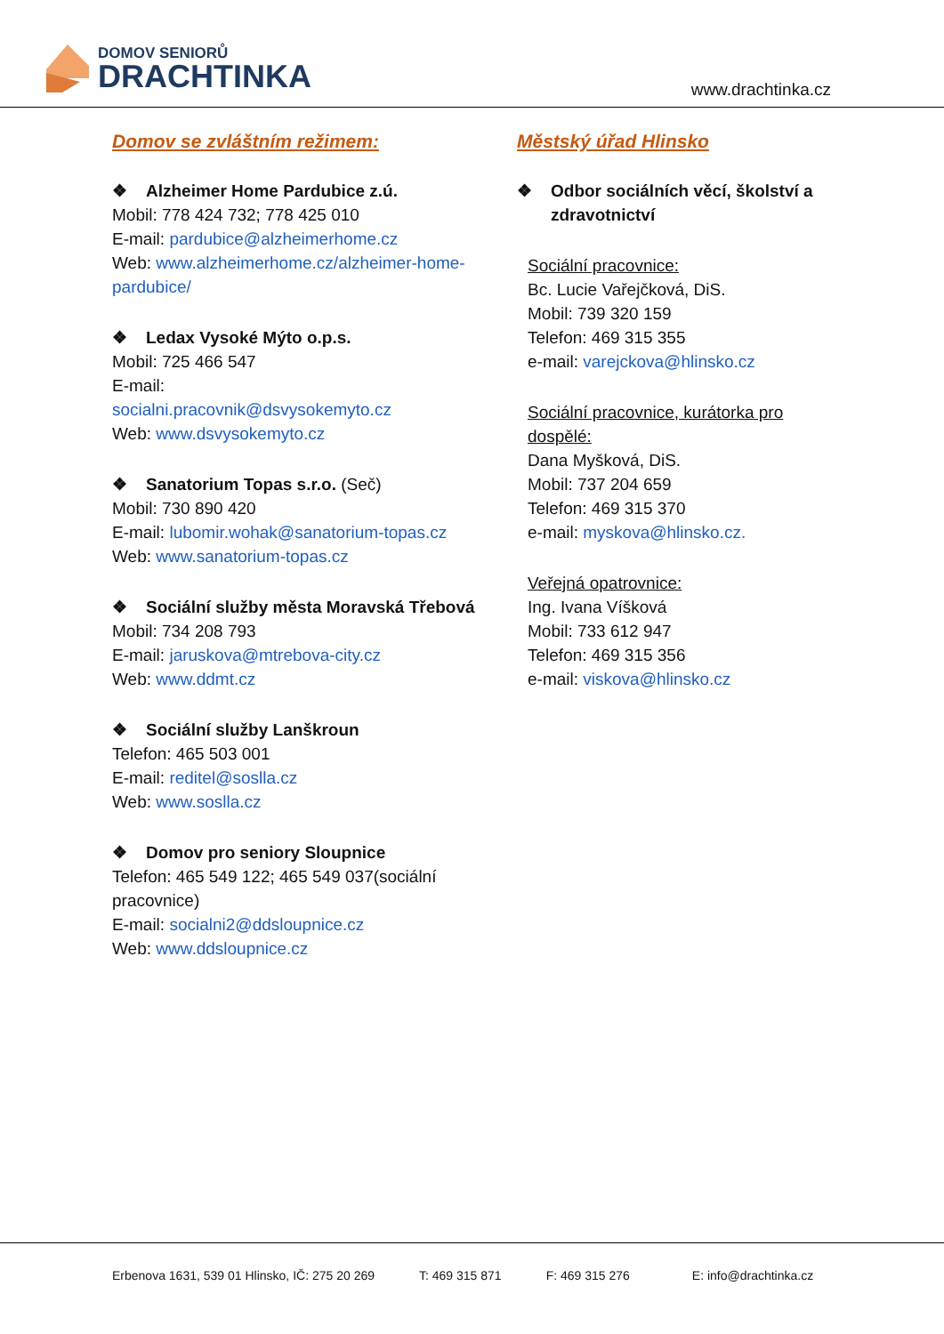DOMOV SENIORŮ
DRACHTINKA
www.drachtinka.cz
Domov se zvláštním režimem:
❖ Alzheimer Home Pardubice z.ú.
Mobil: 778 424 732; 778 425 010
E-mail: pardubice@alzheimerhome.cz
Web: www.alzheimerhome.cz/alzheimer-home-pardubice/
❖ Ledax Vysoké Mýto o.p.s.
Mobil: 725 466 547
E-mail:
socialni.pracovnik@dsvysokemyto.cz
Web: www.dsvysokemyto.cz
❖ Sanatorium Topas s.r.o. (Seč)
Mobil: 730 890 420
E-mail: lubomir.wohak@sanatorium-topas.cz
Web: www.sanatorium-topas.cz
❖ Sociální služby města Moravská Třebová
Mobil: 734 208 793
E-mail: jaruskova@mtrebova-city.cz
Web: www.ddmt.cz
❖ Sociální služby Lanškroun
Telefon: 465 503 001
E-mail: reditel@soslla.cz
Web: www.soslla.cz
❖ Domov pro seniory Sloupnice
Telefon: 465 549 122; 465 549 037(sociální pracovnice)
E-mail: socialni2@ddsloupnice.cz
Web: www.ddsloupnice.cz
Městský úřad Hlinsko
❖ Odbor sociálních věcí, školství a zdravotnictví
Sociální pracovnice:
Bc. Lucie Vařejčková, DiS.
Mobil: 739 320 159
Telefon: 469 315 355
e-mail: varejckova@hlinsko.cz
Sociální pracovnice, kurátorka pro dospělé:
Dana Myšková, DiS.
Mobil: 737 204 659
Telefon: 469 315 370
e-mail: myskova@hlinsko.cz.
Veřejná opatrovnice:
Ing. Ivana Víšková
Mobil: 733 612 947
Telefon: 469 315 356
e-mail: viskova@hlinsko.cz
Erbenova 1631, 539 01 Hlinsko, IČ: 275 20 269
T: 469 315 871 F: 469 315 276 E: info@drachtinka.cz